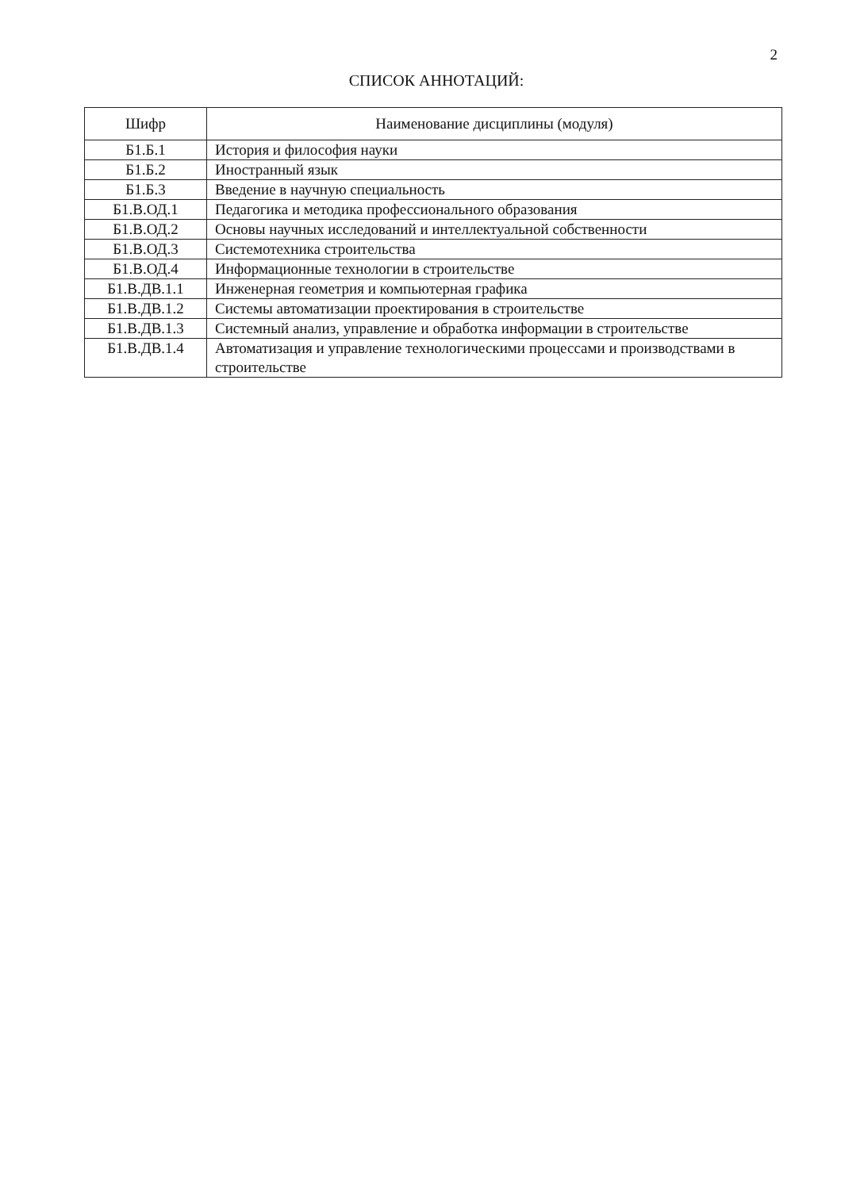2
СПИСОК АННОТАЦИЙ:
| Шифр | Наименование дисциплины (модуля) |
| --- | --- |
| Б1.Б.1 | История и философия науки |
| Б1.Б.2 | Иностранный язык |
| Б1.Б.3 | Введение в научную специальность |
| Б1.В.ОД.1 | Педагогика и методика профессионального образования |
| Б1.В.ОД.2 | Основы научных исследований и интеллектуальной собственности |
| Б1.В.ОД.3 | Системотехника строительства |
| Б1.В.ОД.4 | Информационные технологии в строительстве |
| Б1.В.ДВ.1.1 | Инженерная геометрия и компьютерная графика |
| Б1.В.ДВ.1.2 | Системы автоматизации проектирования в строительстве |
| Б1.В.ДВ.1.3 | Системный анализ, управление и обработка информации в строительстве |
| Б1.В.ДВ.1.4 | Автоматизация и управление технологическими процессами и производствами в строительстве |